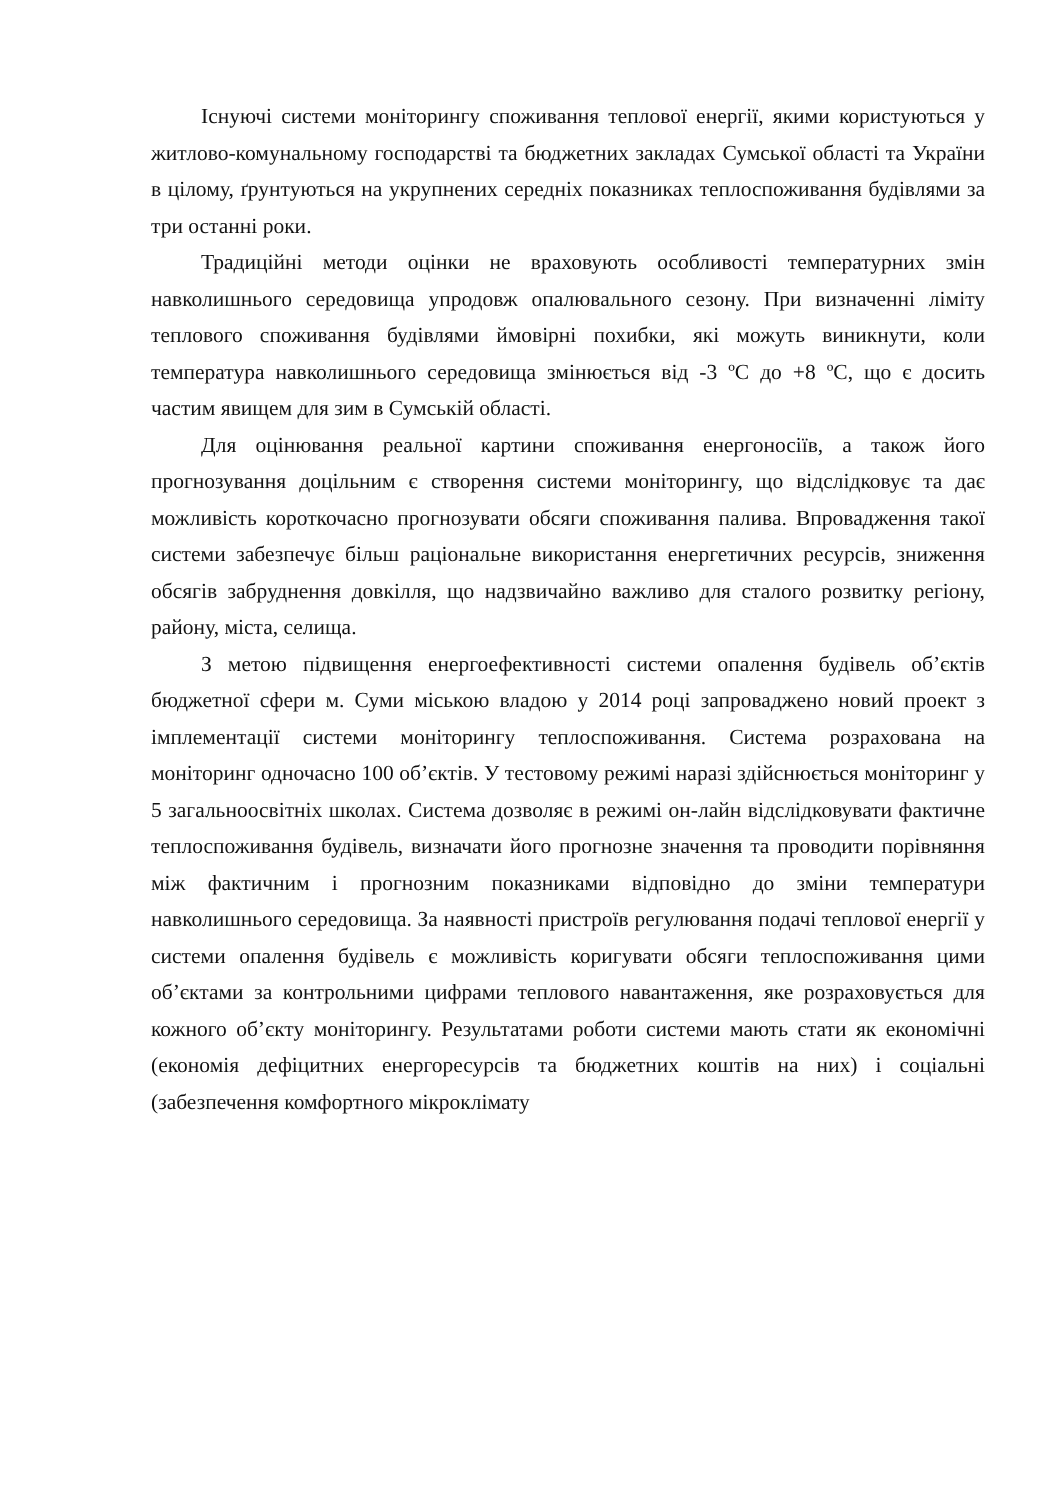Існуючі системи моніторингу споживання теплової енергії, якими користуються у житлово-комунальному господарстві та бюджетних закладах Сумської області та України в цілому, ґрунтуються на укрупнених середніх показниках теплоспоживання будівлями за три останні роки.
Традиційні методи оцінки не враховують особливості температурних змін навколишнього середовища упродовж опалювального сезону. При визначенні ліміту теплового споживання будівлями ймовірні похибки, які можуть виникнути, коли температура навколишнього середовища змінюється від -3 ºС до +8 ºС, що є досить частим явищем для зим в Сумській області.
Для оцінювання реальної картини споживання енергоносіїв, а також його прогнозування доцільним є створення системи моніторингу, що відслідковує та дає можливість короткочасно прогнозувати обсяги споживання палива. Впровадження такої системи забезпечує більш раціональне використання енергетичних ресурсів, зниження обсягів забруднення довкілля, що надзвичайно важливо для сталого розвитку регіону, району, міста, селища.
З метою підвищення енергоефективності системи опалення будівель об’єктів бюджетної сфери м. Суми міською владою у 2014 році запроваджено новий проект з імплементації системи моніторингу теплоспоживання. Система розрахована на моніторинг одночасно 100 об’єктів. У тестовому режимі наразі здійснюється моніторинг у 5 загальноосвітніх школах. Система дозволяє в режимі он-лайн відслідковувати фактичне теплоспоживання будівель, визначати його прогнозне значення та проводити порівняння між фактичним і прогнозним показниками відповідно до зміни температури навколишнього середовища. За наявності пристроїв регулювання подачі теплової енергії у системи опалення будівель є можливість коригувати обсяги теплоспоживання цими об’єктами за контрольними цифрами теплового навантаження, яке розраховується для кожного об’єкту моніторингу. Результатами роботи системи мають стати як економічні (економія дефіцитних енергоресурсів та бюджетних коштів на них) і соціальні (забезпечення комфортного мікроклімату